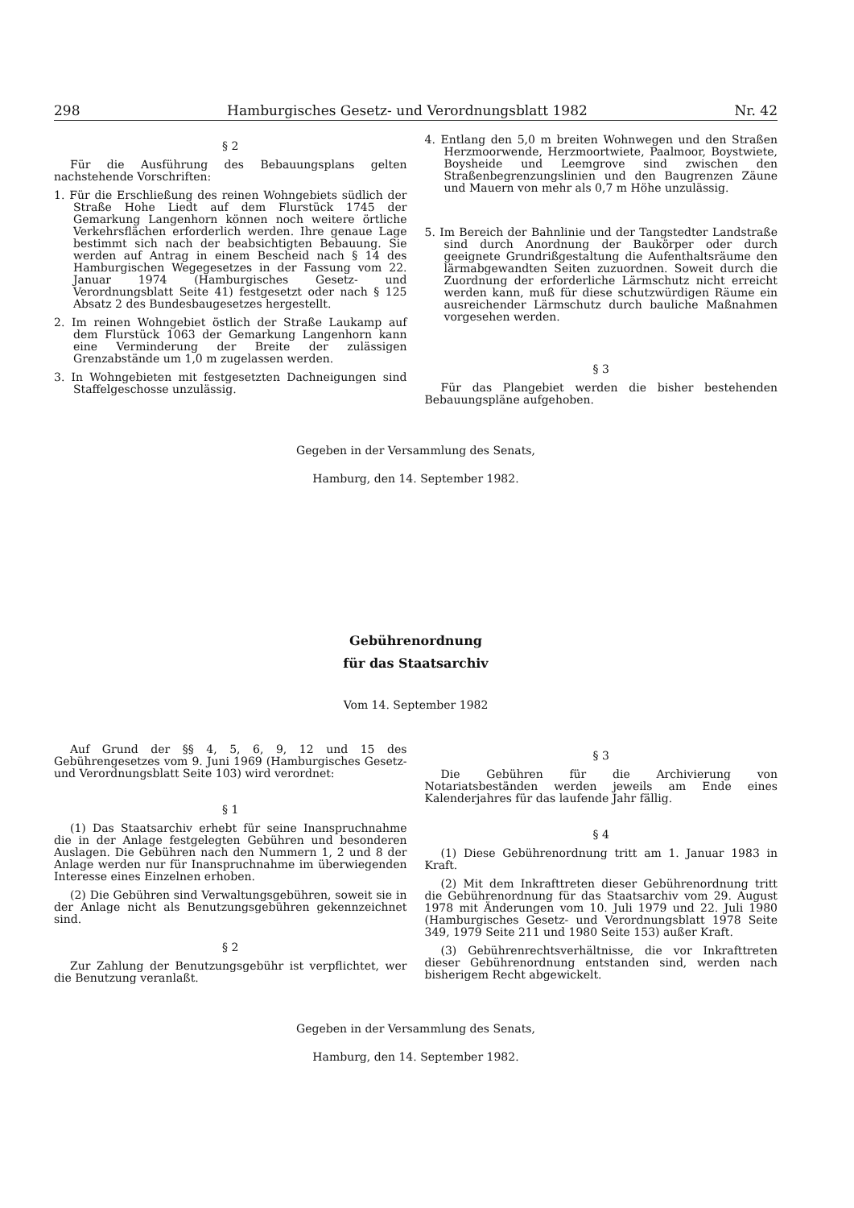298 Hamburgisches Gesetz- und Verordnungsblatt 1982 Nr. 42
§ 2
Für die Ausführung des Bebauungsplans gelten nachstehende Vorschriften:
1. Für die Erschließung des reinen Wohngebiets südlich der Straße Hohe Liedt auf dem Flurstück 1745 der Gemarkung Langenhorn können noch weitere örtliche Verkehrsflächen erforderlich werden. Ihre genaue Lage bestimmt sich nach der beabsichtigten Bebauung. Sie werden auf Antrag in einem Bescheid nach § 14 des Hamburgischen Wegegesetzes in der Fassung vom 22. Januar 1974 (Hamburgisches Gesetz- und Verordnungsblatt Seite 41) festgesetzt oder nach § 125 Absatz 2 des Bundesbaugesetzes hergestellt.
2. Im reinen Wohngebiet östlich der Straße Laukamp auf dem Flurstück 1063 der Gemarkung Langenhorn kann eine Verminderung der Breite der zulässigen Grenzabstände um 1,0 m zugelassen werden.
3. In Wohngebieten mit festgesetzten Dachneigungen sind Staffelgeschosse unzulässig.
4. Entlang den 5,0 m breiten Wohnwegen und den Straßen Herzmoorwende, Herzmoortwiete, Paalmoor, Boystwiete, Boysheide und Leemgrove sind zwischen den Straßenbegrenzungslinien und den Baugrenzen Zäune und Mauern von mehr als 0,7 m Höhe unzulässig.
5. Im Bereich der Bahnlinie und der Tangstedter Landstraße sind durch Anordnung der Baukörper oder durch geeignete Grundrißgestaltung die Aufenthaltsräume den lärmabgewandten Seiten zuzuordnen. Soweit durch die Zuordnung der erforderliche Lärmschutz nicht erreicht werden kann, muß für diese schutzwürdigen Räume ein ausreichender Lärmschutz durch bauliche Maßnahmen vorgesehen werden.
§ 3
Für das Plangebiet werden die bisher bestehenden Bebauungspläne aufgehoben.
Gegeben in der Versammlung des Senats,
Hamburg, den 14. September 1982.
Gebührenordnung
für das Staatsarchiv
Vom 14. September 1982
Auf Grund der §§ 4, 5, 6, 9, 12 und 15 des Gebührengesetzes vom 9. Juni 1969 (Hamburgisches Gesetz- und Verordnungsblatt Seite 103) wird verordnet:
§ 1
(1) Das Staatsarchiv erhebt für seine Inanspruchnahme die in der Anlage festgelegten Gebühren und besonderen Auslagen. Die Gebühren nach den Nummern 1, 2 und 8 der Anlage werden nur für Inanspruchnahme im überwiegenden Interesse eines Einzelnen erhoben.
(2) Die Gebühren sind Verwaltungsgebühren, soweit sie in der Anlage nicht als Benutzungsgebühren gekennzeichnet sind.
§ 2
Zur Zahlung der Benutzungsgebühr ist verpflichtet, wer die Benutzung veranlaßt.
§ 3
Die Gebühren für die Archivierung von Notariatsbeständen werden jeweils am Ende eines Kalenderjahres für das laufende Jahr fällig.
§ 4
(1) Diese Gebührenordnung tritt am 1. Januar 1983 in Kraft.
(2) Mit dem Inkrafttreten dieser Gebührenordnung tritt die Gebührenordnung für das Staatsarchiv vom 29. August 1978 mit Änderungen vom 10. Juli 1979 und 22. Juli 1980 (Hamburgisches Gesetz- und Verordnungsblatt 1978 Seite 349, 1979 Seite 211 und 1980 Seite 153) außer Kraft.
(3) Gebührenrechtsverhältnisse, die vor Inkrafttreten dieser Gebührenordnung entstanden sind, werden nach bisherigem Recht abgewickelt.
Gegeben in der Versammlung des Senats,
Hamburg, den 14. September 1982.